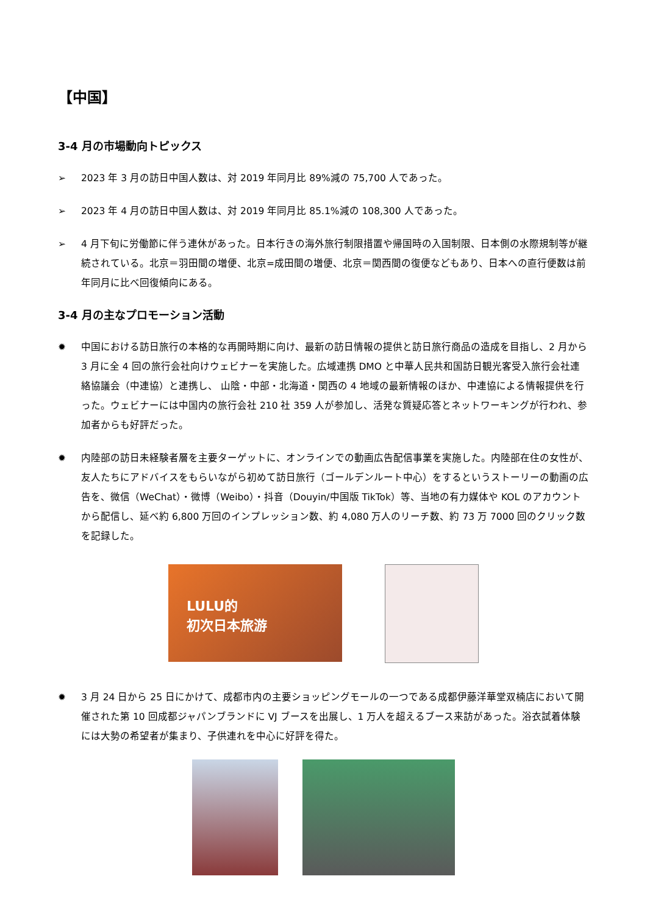【中国】
3-4 月の市場動向トピックス
➢ 2023 年 3 月の訪日中国人数は、対 2019 年同月比 89%減の 75,700 人であった。
➢ 2023 年 4 月の訪日中国人数は、対 2019 年同月比 85.1%減の 108,300 人であった。
➢ 4 月下旬に労働節に伴う連休があった。日本行きの海外旅行制限措置や帰国時の入国制限、日本側の水際規制等が継続されている。北京＝羽田間の増便、北京=成田間の増便、北京＝関西間の復便などもあり、日本への直行便数は前年同月に比べ回復傾向にある。
3-4 月の主なプロモーション活動
✹ 中国における訪日旅行の本格的な再開時期に向け、最新の訪日情報の提供と訪日旅行商品の造成を目指し、2 月から 3 月に全 4 回の旅行会社向けウェビナーを実施した。広域連携 DMO と中華人民共和国訪日観光客受入旅行会社連絡協議会（中連協）と連携し、 山陰・中部・北海道・関西の 4 地域の最新情報のほか、中連協による情報提供を行った。ウェビナーには中国内の旅行会社 210 社 359 人が参加し、活発な質疑応答とネットワーキングが行われ、参加者からも好評だった。
✹ 内陸部の訪日未経験者層を主要ターゲットに、オンラインでの動画広告配信事業を実施した。内陸部在住の女性が、友人たちにアドバイスをもらいながら初めて訪日旅行（ゴールデンルート中心）をするというストーリーの動画の広告を、微信（WeChat）・微博（Weibo）・抖音（Douyin/中国版 TikTok）等、当地の有力媒体や KOL のアカウントから配信し、延べ約 6,800 万回のインプレッション数、約 4,080 万人のリーチ数、約 73 万 7000 回のクリック数を記録した。
LULU的
初次日本旅游
✹ 3 月 24 日から 25 日にかけて、成都市内の主要ショッピングモールの一つである成都伊藤洋華堂双楠店において開催された第 10 回成都ジャパンブランドに VJ ブースを出展し、1 万人を超えるブース来訪があった。浴衣試着体験には大勢の希望者が集まり、子供連れを中心に好評を得た。